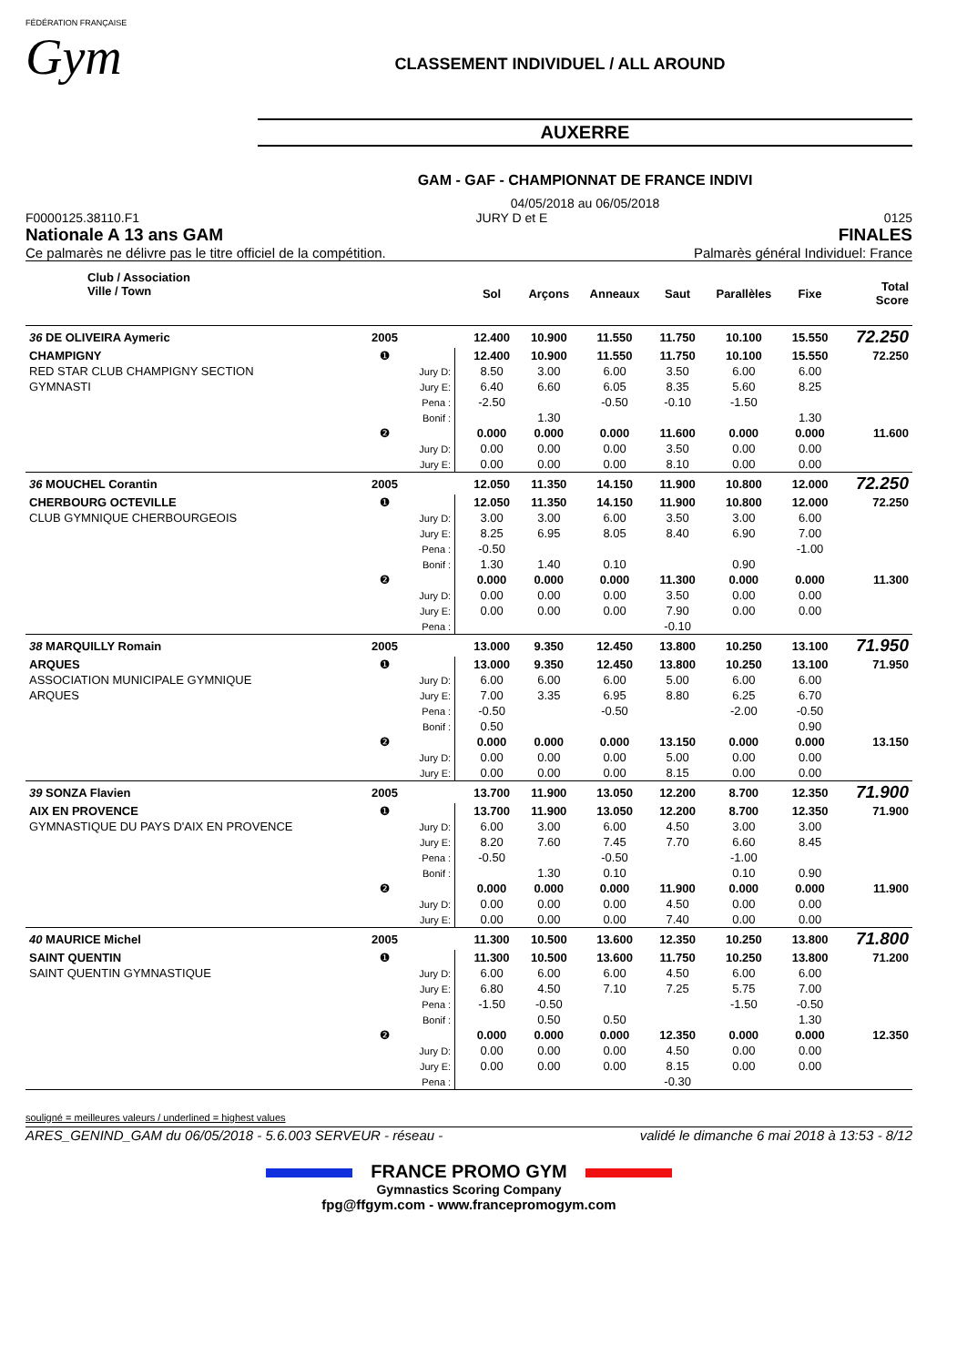FÉDÉRATION FRANÇAISE
Gym
CLASSEMENT INDIVIDUEL / ALL AROUND
AUXERRE
GAM - GAF - CHAMPIONNAT DE FRANCE INDIVI
04/05/2018 au 06/05/2018
F0000125.38110.F1 JURY D et E 0125
Nationale A 13 ans GAM FINALES
Ce palmarès ne délivre pas le titre officiel de la compétition. Palmarès général Individuel: France
| Club / Association Ville / Town | | | | Sol | Arçons | Anneaux | Saut | Parallèles | Fixe | Total Score |
| --- | --- | --- | --- | --- | --- | --- | --- | --- | --- | --- |
| 36 DE OLIVEIRA Aymeric | 2005 | | | 12.400 | 10.900 | 11.550 | 11.750 | 10.100 | 15.550 | 72.250 |
| CHAMPIGNY | ❶ | | | 12.400 | 10.900 | 11.550 | 11.750 | 10.100 | 15.550 | 72.250 |
| RED STAR CLUB CHAMPIGNY SECTION | | Jury D: | | 8.50 | 3.00 | 6.00 | 3.50 | 6.00 | 6.00 | |
| GYMNASTI | | Jury E: | | 6.40 | 6.60 | 6.05 | 8.35 | 5.60 | 8.25 | |
| | | Pena : | | -2.50 | | -0.50 | -0.10 | -1.50 | | |
| | | Bonif : | | | 1.30 | | | | 1.30 | |
| | ❷ | | | 0.000 | 0.000 | 0.000 | 11.600 | 0.000 | 0.000 | 11.600 |
| | | Jury D: | | 0.00 | 0.00 | 0.00 | 3.50 | 0.00 | 0.00 | |
| | | Jury E: | | 0.00 | 0.00 | 0.00 | 8.10 | 0.00 | 0.00 | |
| 36 MOUCHEL Corantin | 2005 | | | 12.050 | 11.350 | 14.150 | 11.900 | 10.800 | 12.000 | 72.250 |
| CHERBOURG OCTEVILLE | ❶ | | | 12.050 | 11.350 | 14.150 | 11.900 | 10.800 | 12.000 | 72.250 |
| CLUB GYMNIQUE CHERBOURGEOIS | | Jury D: | | 3.00 | 3.00 | 6.00 | 3.50 | 3.00 | 6.00 | |
| | | Jury E: | | 8.25 | 6.95 | 8.05 | 8.40 | 6.90 | 7.00 | |
| | | Pena : | | -0.50 | | | | | -1.00 | |
| | | Bonif : | | 1.30 | 1.40 | 0.10 | | 0.90 | | |
| | ❷ | | | 0.000 | 0.000 | 0.000 | 11.300 | 0.000 | 0.000 | 11.300 |
| | | Jury D: | | 0.00 | 0.00 | 0.00 | 3.50 | 0.00 | 0.00 | |
| | | Jury E: | | 0.00 | 0.00 | 0.00 | 7.90 | 0.00 | 0.00 | |
| | | Pena : | | | | | -0.10 | | | |
| 38 MARQUILLY Romain | 2005 | | | 13.000 | 9.350 | 12.450 | 13.800 | 10.250 | 13.100 | 71.950 |
| ARQUES | ❶ | | | 13.000 | 9.350 | 12.450 | 13.800 | 10.250 | 13.100 | 71.950 |
| ASSOCIATION MUNICIPALE GYMNIQUE | | Jury D: | | 6.00 | 6.00 | 6.00 | 5.00 | 6.00 | 6.00 | |
| ARQUES | | Jury E: | | 7.00 | 3.35 | 6.95 | 8.80 | 6.25 | 6.70 | |
| | | Pena : | | -0.50 | | -0.50 | | -2.00 | -0.50 | |
| | | Bonif : | | 0.50 | | | | | 0.90 | |
| | ❷ | | | 0.000 | 0.000 | 0.000 | 13.150 | 0.000 | 0.000 | 13.150 |
| | | Jury D: | | 0.00 | 0.00 | 0.00 | 5.00 | 0.00 | 0.00 | |
| | | Jury E: | | 0.00 | 0.00 | 0.00 | 8.15 | 0.00 | 0.00 | |
| 39 SONZA Flavien | 2005 | | | 13.700 | 11.900 | 13.050 | 12.200 | 8.700 | 12.350 | 71.900 |
| AIX EN PROVENCE | ❶ | | | 13.700 | 11.900 | 13.050 | 12.200 | 8.700 | 12.350 | 71.900 |
| GYMNASTIQUE DU PAYS D'AIX EN PROVENCE | | Jury D: | | 6.00 | 3.00 | 6.00 | 4.50 | 3.00 | 3.00 | |
| | | Jury E: | | 8.20 | 7.60 | 7.45 | 7.70 | 6.60 | 8.45 | |
| | | Pena : | | -0.50 | | -0.50 | | -1.00 | | |
| | | Bonif : | | | 1.30 | 0.10 | | 0.10 | 0.90 | |
| | ❷ | | | 0.000 | 0.000 | 0.000 | 11.900 | 0.000 | 0.000 | 11.900 |
| | | Jury D: | | 0.00 | 0.00 | 0.00 | 4.50 | 0.00 | 0.00 | |
| | | Jury E: | | 0.00 | 0.00 | 0.00 | 7.40 | 0.00 | 0.00 | |
| 40 MAURICE Michel | 2005 | | | 11.300 | 10.500 | 13.600 | 12.350 | 10.250 | 13.800 | 71.800 |
| SAINT QUENTIN | ❶ | | | 11.300 | 10.500 | 13.600 | 11.750 | 10.250 | 13.800 | 71.200 |
| SAINT QUENTIN GYMNASTIQUE | | Jury D: | | 6.00 | 6.00 | 6.00 | 4.50 | 6.00 | 6.00 | |
| | | Jury E: | | 6.80 | 4.50 | 7.10 | 7.25 | 5.75 | 7.00 | |
| | | Pena : | | -1.50 | -0.50 | | | -1.50 | -0.50 | |
| | | Bonif : | | | 0.50 | 0.50 | | | 1.30 | |
| | ❷ | | | 0.000 | 0.000 | 0.000 | 12.350 | 0.000 | 0.000 | 12.350 |
| | | Jury D: | | 0.00 | 0.00 | 0.00 | 4.50 | 0.00 | 0.00 | |
| | | Jury E: | | 0.00 | 0.00 | 0.00 | 8.15 | 0.00 | 0.00 | |
| | | Pena : | | | | | -0.30 | | | |
souligné = meilleures valeurs / underlined = highest values
ARES_GENIND_GAM du 06/05/2018 - 5.6.003 SERVEUR - réseau - validé le dimanche 6 mai 2018 à 13:53 - 8/12
FRANCE PROMO GYM
Gymnastics Scoring Company
fpg@ffgym.com - www.francepromogym.com